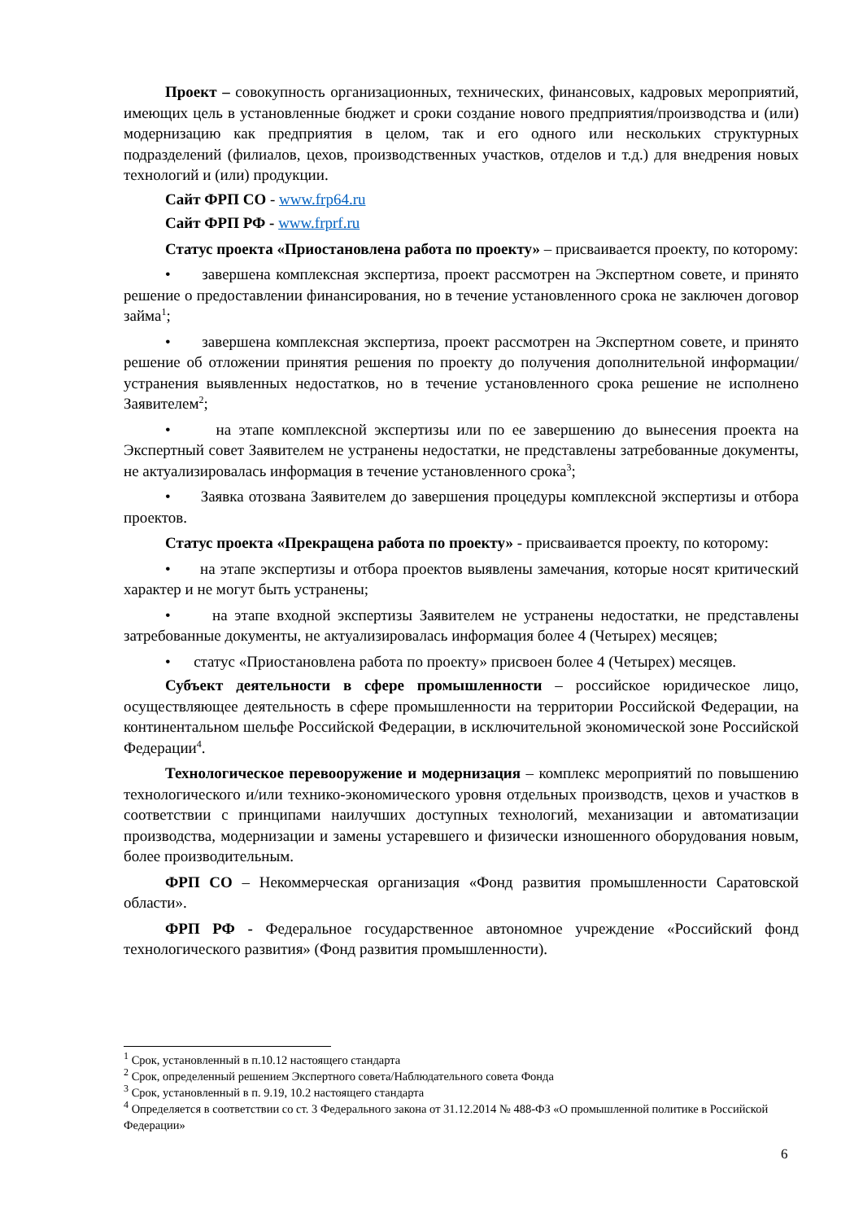Проект – совокупность организационных, технических, финансовых, кадровых мероприятий, имеющих цель в установленные бюджет и сроки создание нового предприятия/производства и (или) модернизацию как предприятия в целом, так и его одного или нескольких структурных подразделений (филиалов, цехов, производственных участков, отделов и т.д.) для внедрения новых технологий и (или) продукции.
Сайт ФРП СО - www.frp64.ru
Сайт ФРП РФ - www.frprf.ru
Статус проекта «Приостановлена работа по проекту» – присваивается проекту, по которому:
• завершена комплексная экспертиза, проект рассмотрен на Экспертном совете, и принято решение о предоставлении финансирования, но в течение установленного срока не заключен договор займа<sup>1</sup>;
• завершена комплексная экспертиза, проект рассмотрен на Экспертном совете, и принято решение об отложении принятия решения по проекту до получения дополнительной информации/устранения выявленных недостатков, но в течение установленного срока решение не исполнено Заявителем<sup>2</sup>;
• на этапе комплексной экспертизы или по ее завершению до вынесения проекта на Экспертный совет Заявителем не устранены недостатки, не представлены затребованные документы, не актуализировалась информация в течение установленного срока<sup>3</sup>;
• Заявка отозвана Заявителем до завершения процедуры комплексной экспертизы и отбора проектов.
Статус проекта «Прекращена работа по проекту» - присваивается проекту, по которому:
• на этапе экспертизы и отбора проектов выявлены замечания, которые носят критический характер и не могут быть устранены;
• на этапе входной экспертизы Заявителем не устранены недостатки, не представлены затребованные документы, не актуализировалась информация более 4 (Четырех) месяцев;
• статус «Приостановлена работа по проекту» присвоен более 4 (Четырех) месяцев.
Субъект деятельности в сфере промышленности – российское юридическое лицо, осуществляющее деятельность в сфере промышленности на территории Российской Федерации, на континентальном шельфе Российской Федерации, в исключительной экономической зоне Российской Федерации<sup>4</sup>.
Технологическое перевооружение и модернизация – комплекс мероприятий по повышению технологического и/или технико-экономического уровня отдельных производств, цехов и участков в соответствии с принципами наилучших доступных технологий, механизации и автоматизации производства, модернизации и замены устаревшего и физически изношенного оборудования новым, более производительным.
ФРП СО – Некоммерческая организация «Фонд развития промышленности Саратовской области».
ФРП РФ - Федеральное государственное автономное учреждение «Российский фонд технологического развития» (Фонд развития промышленности).
<sup>1</sup> Срок, установленный в п.10.12 настоящего стандарта
<sup>2</sup> Срок, определенный решением Экспертного совета/Наблюдательного совета Фонда
<sup>3</sup> Срок, установленный в п. 9.19, 10.2 настоящего стандарта
<sup>4</sup> Определяется в соответствии со ст. 3 Федерального закона от 31.12.2014 № 488-ФЗ «О промышленной политике в Российской Федерации»
6